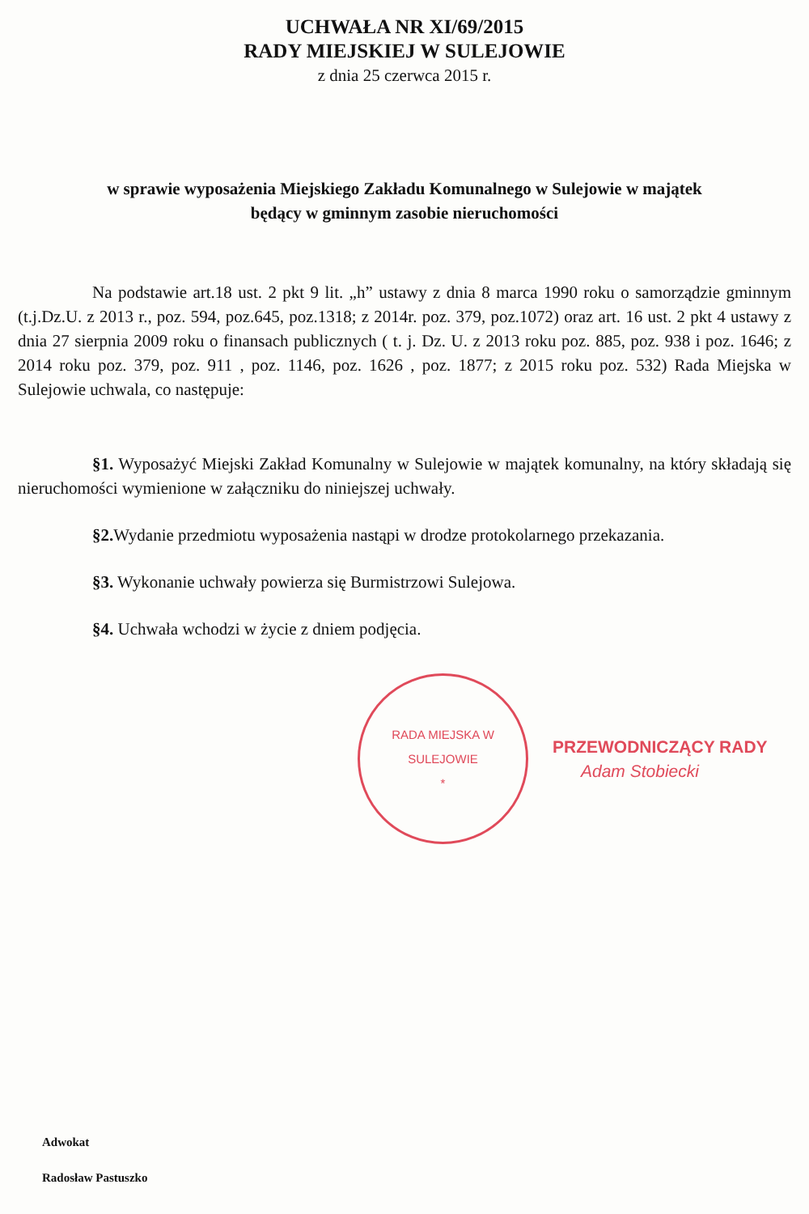UCHWAŁA NR XI/69/2015
RADY MIEJSKIEJ W SULEJOWIE
z dnia 25 czerwca 2015 r.
w sprawie wyposażenia Miejskiego Zakładu Komunalnego w Sulejowie w majątek
będący w gminnym zasobie nieruchomości
Na podstawie art.18 ust. 2 pkt 9 lit. „h” ustawy z dnia 8 marca 1990 roku o samorządzie gminnym (t.j.Dz.U. z 2013 r., poz. 594, poz.645, poz.1318; z 2014r. poz. 379, poz.1072) oraz art. 16 ust. 2 pkt 4 ustawy z dnia 27 sierpnia 2009 roku o finansach publicznych ( t. j. Dz. U. z 2013 roku poz. 885, poz. 938 i poz. 1646; z 2014 roku poz. 379, poz. 911 , poz. 1146, poz. 1626 , poz. 1877; z 2015 roku poz. 532) Rada Miejska w Sulejowie uchwala, co następuje:
§1. Wyposażyć Miejski Zakład Komunalny w Sulejowie w majątek komunalny, na który składają się nieruchomości wymienione w załączniku do niniejszej uchwały.
§2. Wydanie przedmiotu wyposażenia nastąpi w drodze protokolarnego przekazania.
§3. Wykonanie uchwały powierza się Burmistrzowi Sulejowa.
§4. Uchwała wchodzi w życie z dniem podjęcia.
RADA MIEJSKA W SULEJOWIE
*
PRZEWODNICZĄCY RADY
Adam Stobiecki
Adwokat
Radosław Pastuszko